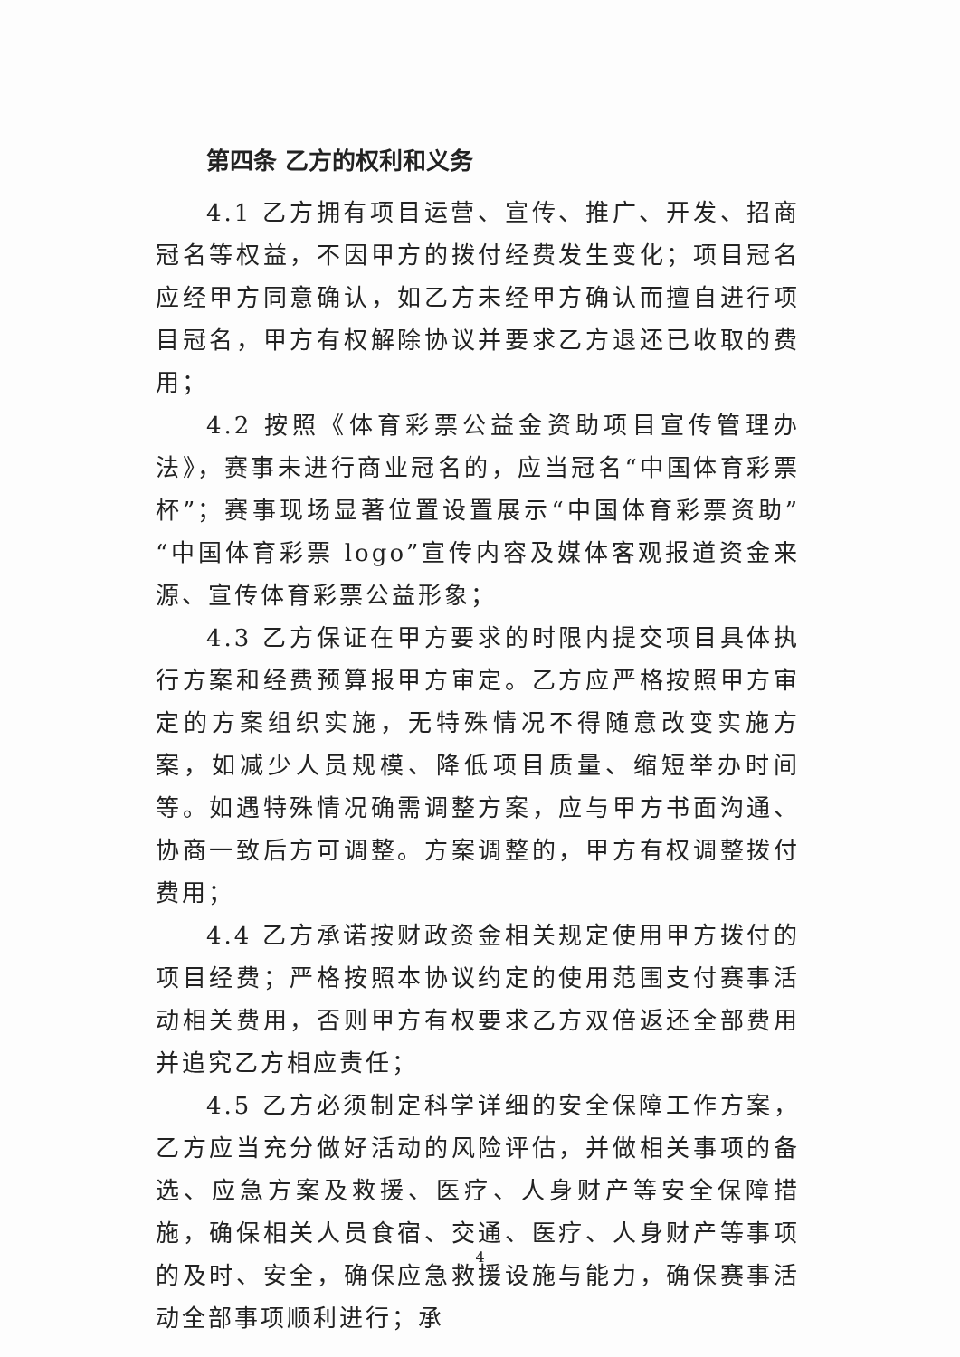第四条 乙方的权利和义务
4.1 乙方拥有项目运营、宣传、推广、开发、招商冠名等权益，不因甲方的拨付经费发生变化；项目冠名应经甲方同意确认，如乙方未经甲方确认而擅自进行项目冠名，甲方有权解除协议并要求乙方退还已收取的费用；
4.2 按照《体育彩票公益金资助项目宣传管理办法》，赛事未进行商业冠名的，应当冠名“中国体育彩票杯”；赛事现场显著位置设置展示“中国体育彩票资助”“中国体育彩票 logo”宣传内容及媒体客观报道资金来源、宣传体育彩票公益形象；
4.3 乙方保证在甲方要求的时限内提交项目具体执行方案和经费预算报甲方审定。乙方应严格按照甲方审定的方案组织实施，无特殊情况不得随意改变实施方案，如减少人员规模、降低项目质量、缩短举办时间等。如遇特殊情况确需调整方案，应与甲方书面沟通、协商一致后方可调整。方案调整的，甲方有权调整拨付费用；
4.4 乙方承诺按财政资金相关规定使用甲方拨付的项目经费；严格按照本协议约定的使用范围支付赛事活动相关费用，否则甲方有权要求乙方双倍返还全部费用并追究乙方相应责任；
4.5 乙方必须制定科学详细的安全保障工作方案，乙方应当充分做好活动的风险评估，并做相关事项的备选、应急方案及救援、医疗、人身财产等安全保障措施，确保相关人员食宿、交通、医疗、人身财产等事项的及时、安全，确保应急救援设施与能力，确保赛事活动全部事项顺利进行；承
4